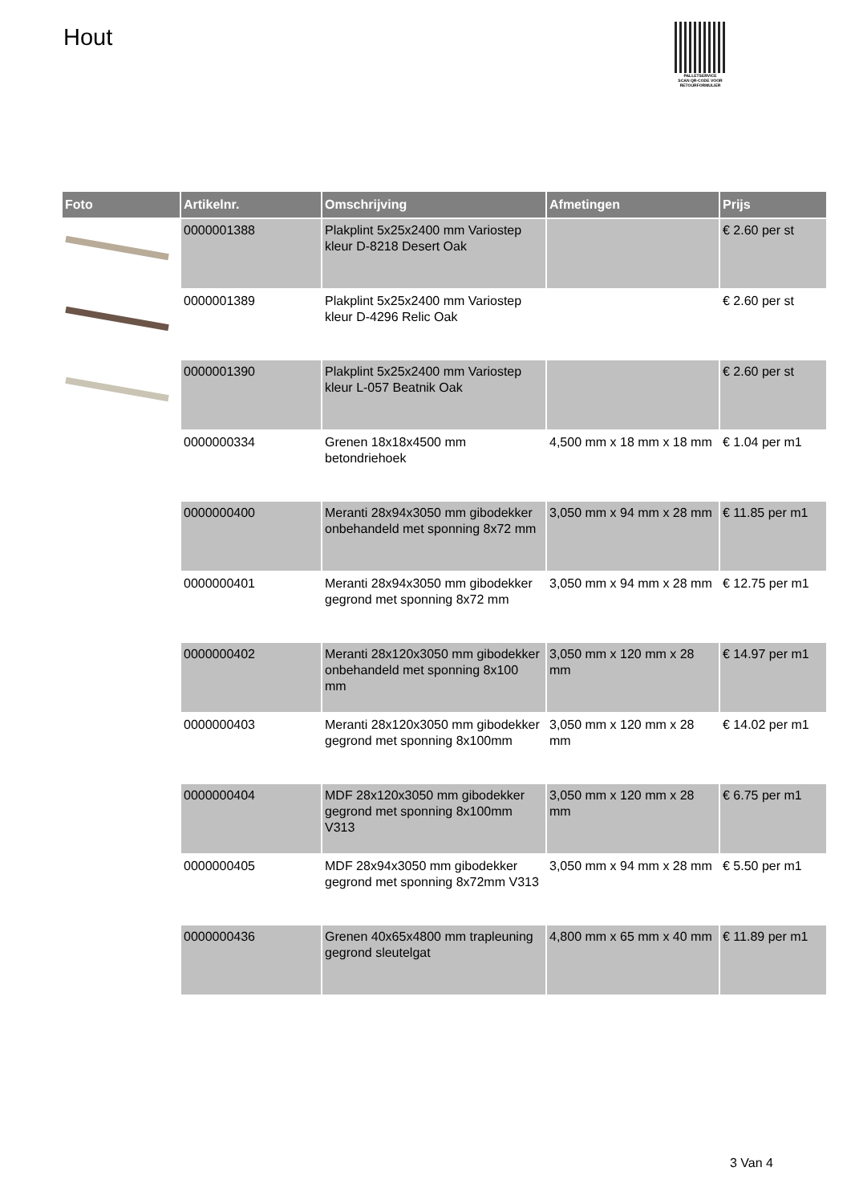Hout
PALLETSERVICE
SCAN QR-CODE VOOR RETOURFORMULIER
| Foto | Artikelnr. | Omschrijving | Afmetingen | Prijs |
| --- | --- | --- | --- | --- |
| | 0000001388 | Plakplint 5x25x2400 mm Variostep kleur D-8218 Desert Oak | | € 2.60 per st |
| | 0000001389 | Plakplint 5x25x2400 mm Variostep kleur D-4296 Relic Oak | | € 2.60 per st |
| | 0000001390 | Plakplint 5x25x2400 mm Variostep kleur L-057 Beatnik Oak | | € 2.60 per st |
| | 0000000334 | Grenen 18x18x4500 mm betondriehoek | 4,500 mm x 18 mm x 18 mm | € 1.04 per m1 |
| | 0000000400 | Meranti 28x94x3050 mm gibodekker onbehandeld met sponning 8x72 mm | 3,050 mm x 94 mm x 28 mm | € 11.85 per m1 |
| | 0000000401 | Meranti 28x94x3050 mm gibodekker gegrond met sponning 8x72 mm | 3,050 mm x 94 mm x 28 mm | € 12.75 per m1 |
| | 0000000402 | Meranti 28x120x3050 mm gibodekker onbehandeld met sponning 8x100 mm | 3,050 mm x 120 mm x 28 mm | € 14.97 per m1 |
| | 0000000403 | Meranti 28x120x3050 mm gibodekker gegrond met sponning 8x100mm | 3,050 mm x 120 mm x 28 mm | € 14.02 per m1 |
| | 0000000404 | MDF 28x120x3050 mm gibodekker gegrond met sponning 8x100mm V313 | 3,050 mm x 120 mm x 28 mm | € 6.75 per m1 |
| | 0000000405 | MDF 28x94x3050 mm gibodekker gegrond met sponning 8x72mm V313 | 3,050 mm x 94 mm x 28 mm | € 5.50 per m1 |
| | 0000000436 | Grenen 40x65x4800 mm trapleuning gegrond sleutelgat | 4,800 mm x 65 mm x 40 mm | € 11.89 per m1 |
3 Van 4